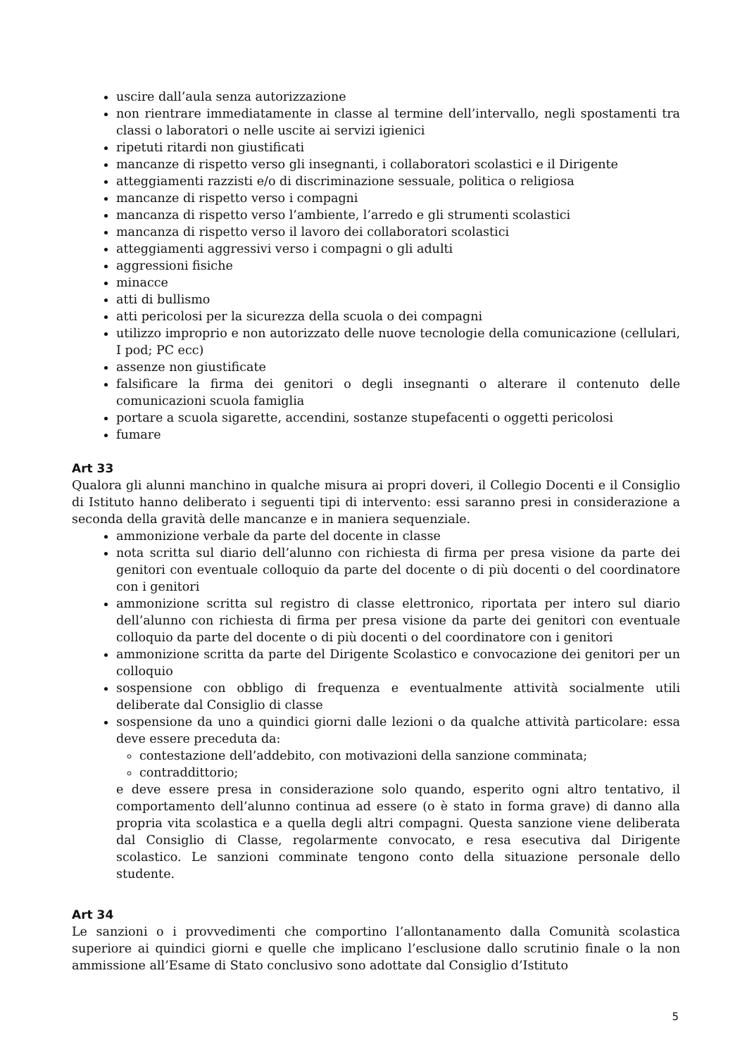uscire dall’aula senza autorizzazione
non rientrare immediatamente in classe al termine dell’intervallo, negli spostamenti tra classi o laboratori o nelle uscite ai servizi igienici
ripetuti ritardi non giustificati
mancanze di rispetto verso gli insegnanti, i collaboratori scolastici e il Dirigente
atteggiamenti razzisti e/o di discriminazione sessuale, politica o religiosa
mancanze di rispetto verso i compagni
mancanza di rispetto verso l’ambiente, l’arredo e gli strumenti scolastici
mancanza di rispetto verso il lavoro dei collaboratori scolastici
atteggiamenti aggressivi verso i compagni o gli adulti
aggressioni fisiche
minacce
atti di bullismo
atti pericolosi per la sicurezza della scuola o dei compagni
utilizzo improprio e non autorizzato delle nuove tecnologie della comunicazione (cellulari, I pod; PC ecc)
assenze non giustificate
falsificare la firma dei genitori o degli insegnanti o alterare il contenuto delle comunicazioni scuola famiglia
portare a scuola sigarette, accendini, sostanze stupefacenti o oggetti pericolosi
fumare
Art 33
Qualora gli alunni manchino in qualche misura ai propri doveri, il Collegio Docenti e il Consiglio di Istituto hanno deliberato i seguenti tipi di intervento: essi saranno presi in considerazione a seconda della gravità delle mancanze e in maniera sequenziale.
ammonizione verbale da parte del docente in classe
nota scritta sul diario dell’alunno con richiesta di firma per presa visione da parte dei genitori con eventuale colloquio da parte del docente o di più docenti o del coordinatore con i genitori
ammonizione scritta sul registro di classe elettronico, riportata per intero sul diario dell’alunno con richiesta di firma per presa visione da parte dei genitori con eventuale colloquio da parte del docente o di più docenti o del coordinatore con i genitori
ammonizione scritta da parte del Dirigente Scolastico e convocazione dei genitori per un colloquio
sospensione con obbligo di frequenza e eventualmente attività socialmente utili deliberate dal Consiglio di classe
sospensione da uno a quindici giorni dalle lezioni o da qualche attività particolare: essa deve essere preceduta da:
contestazione dell’addebito, con motivazioni della sanzione comminata;
contraddittorio;
e deve essere presa in considerazione solo quando, esperito ogni altro tentativo, il comportamento dell’alunno continua ad essere (o è stato in forma grave) di danno alla propria vita scolastica e a quella degli altri compagni. Questa sanzione viene deliberata dal Consiglio di Classe, regolarmente convocato, e resa esecutiva dal Dirigente scolastico. Le sanzioni comminate tengono conto della situazione personale dello studente.
Art 34
Le sanzioni o i provvedimenti che comportino l’allontanamento dalla Comunità scolastica superiore ai quindici giorni e quelle che implicano l’esclusione dallo scrutinio finale o la non ammissione all’Esame di Stato conclusivo sono adottate dal Consiglio d’Istituto
5